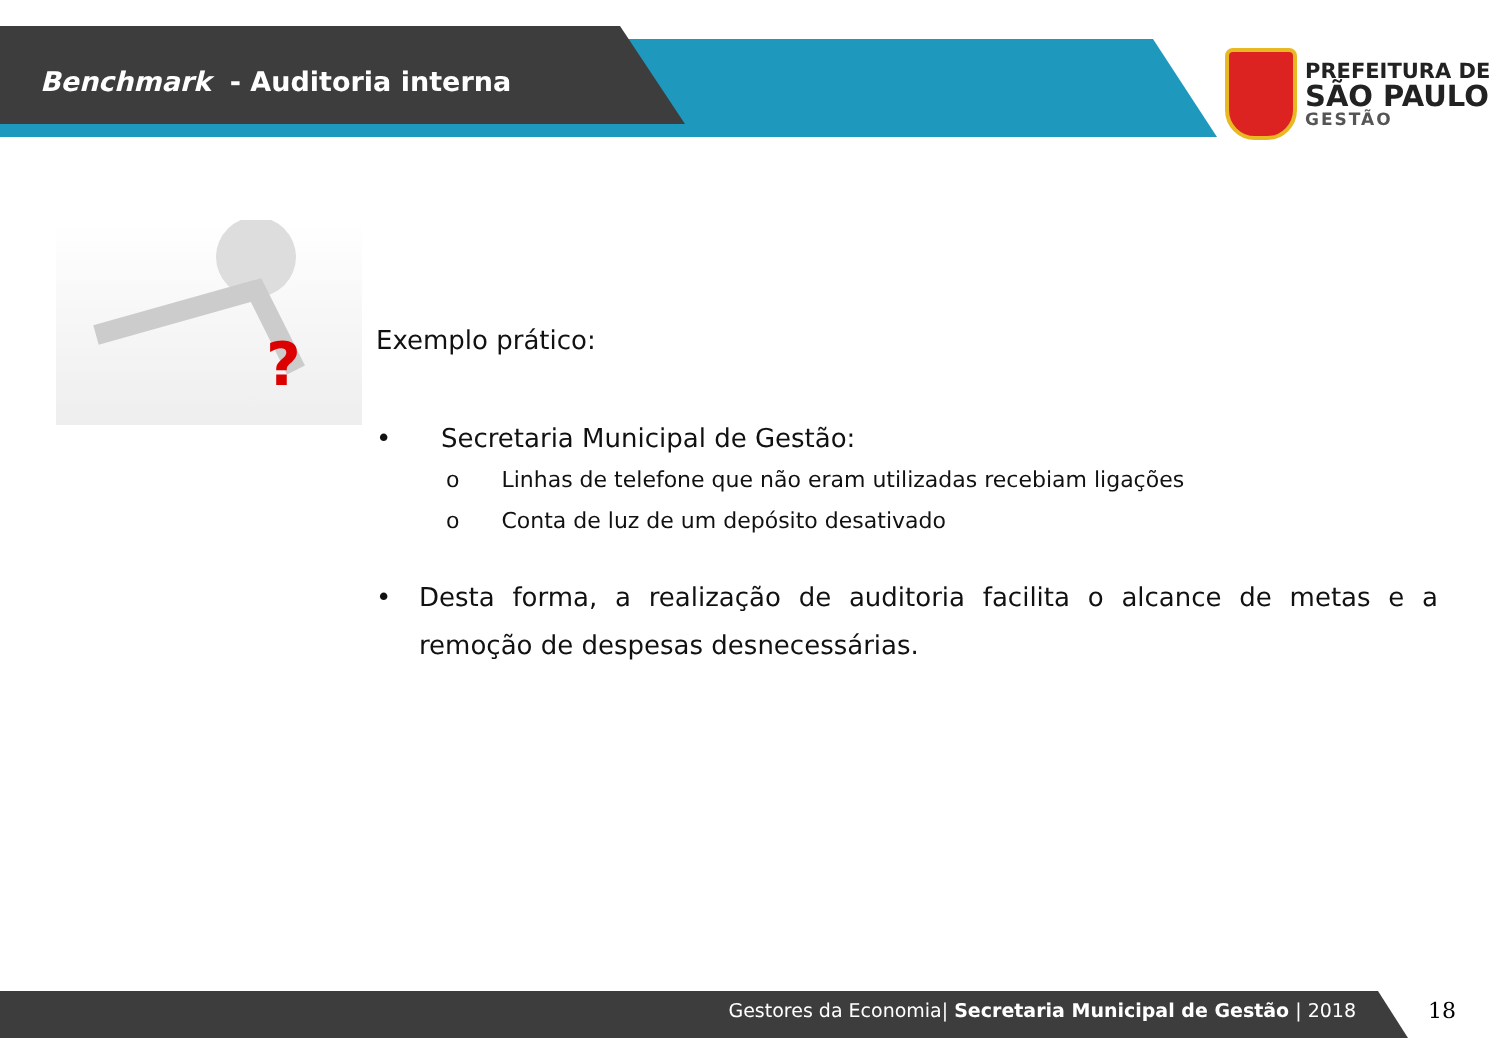Benchmark - Auditoria interna
PREFEITURA DE
SÃO PAULO
GESTÃO
?
Exemplo prático:
• Secretaria Municipal de Gestão:
o Linhas de telefone que não eram utilizadas recebiam ligações
o Conta de luz de um depósito desativado
• Desta forma, a realização de auditoria facilita o alcance de metas e a remoção de despesas desnecessárias.
Gestores da Economia| Secretaria Municipal de Gestão | 2018 18